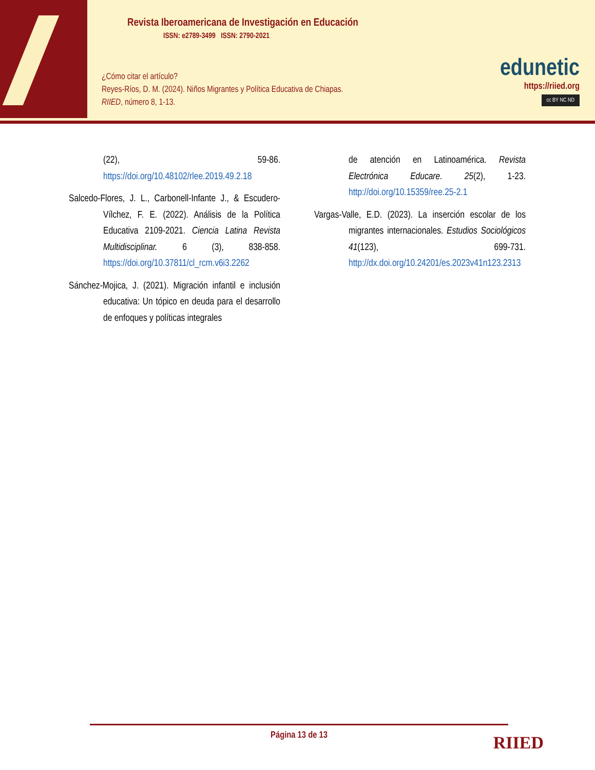Revista Iberoamericana de Investigación en Educación
ISSN: e2789-3499 ISSN: 2790-2021
¿Cómo citar el artículo?
Reyes-Ríos, D. M. (2024). Niños Migrantes y Política Educativa de Chiapas.
RIIED, número 8, 1-13.
edunetic
https://riied.org
cc BY NC ND
(22), 59-86. https://doi.org/10.48102/rlee.2019.49.2.18
Salcedo-Flores, J. L., Carbonell-Infante J., & Escudero-Vílchez, F. E. (2022). Análisis de la Política Educativa 2109-2021. Ciencia Latina Revista Multidisciplinar. 6 (3), 838-858. https://doi.org/10.37811/cl_rcm.v6i3.2262
Sánchez-Mojica, J. (2021). Migración infantil e inclusión educativa: Un tópico en deuda para el desarrollo de enfoques y políticas integrales
de atención en Latinoamérica. Revista Electrónica Educare. 25(2), 1-23. http://doi.org/10.15359/ree.25-2.1
Vargas-Valle, E.D. (2023). La inserción escolar de los migrantes internacionales. Estudios Sociológicos 41(123), 699-731. http://dx.doi.org/10.24201/es.2023v41n123.2313
Página 13 de 13
RIIED